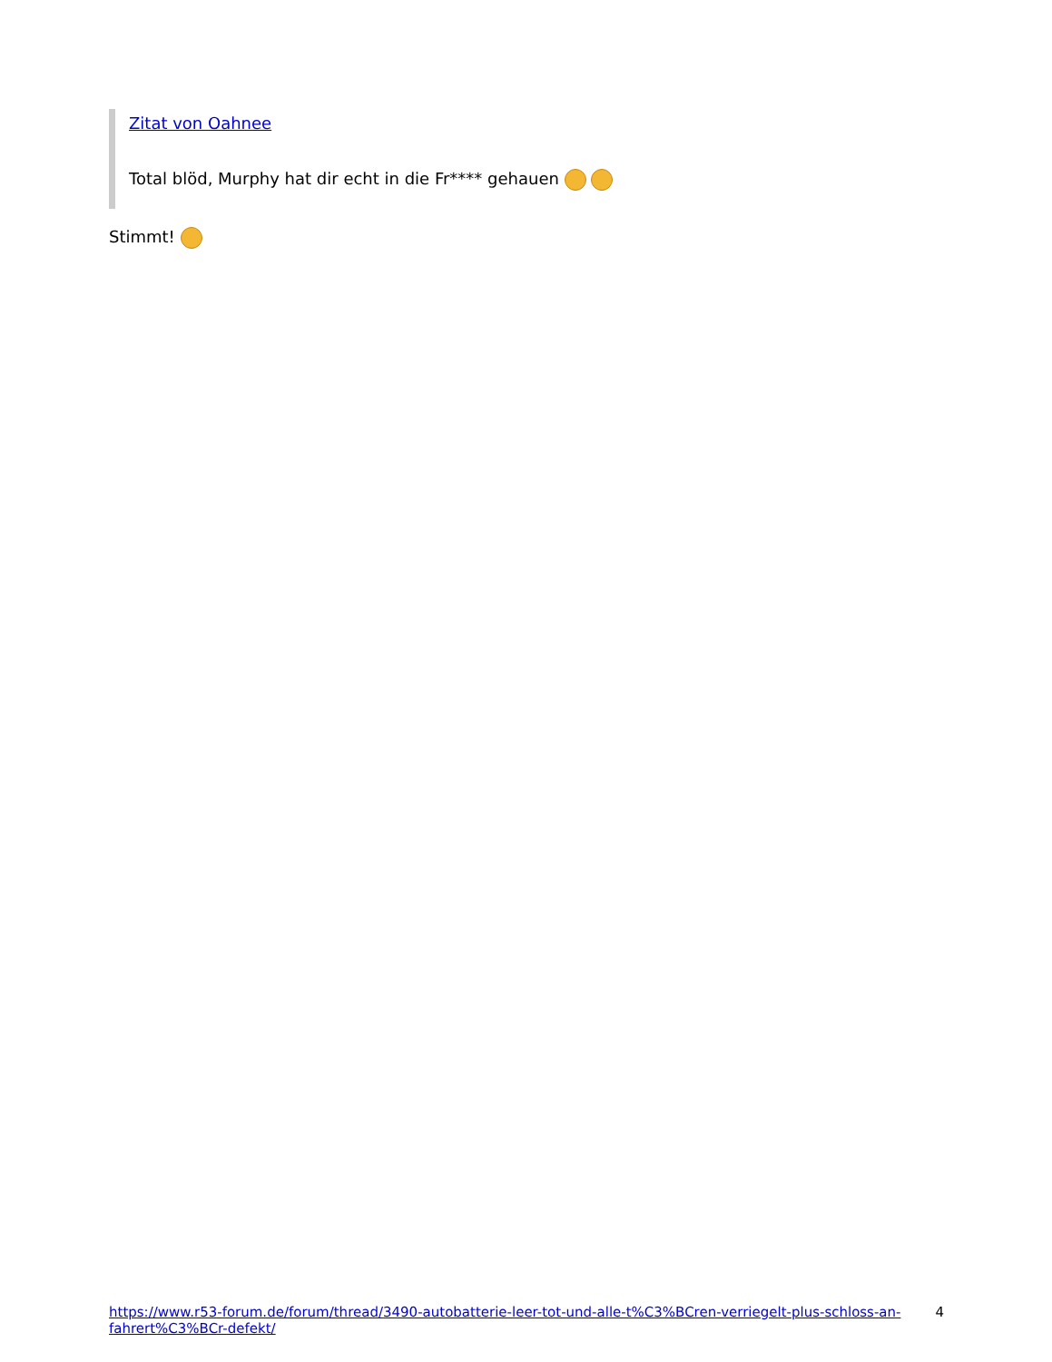Zitat von Oahnee
Total blöd, Murphy hat dir echt in die Fr**** gehauen
Stimmt!
https://www.r53-forum.de/forum/thread/3490-autobatterie-leer-tot-und-alle-t%C3%BCren-verriegelt-plus-schloss-an-fahrert%C3%BCr-defekt/ 4